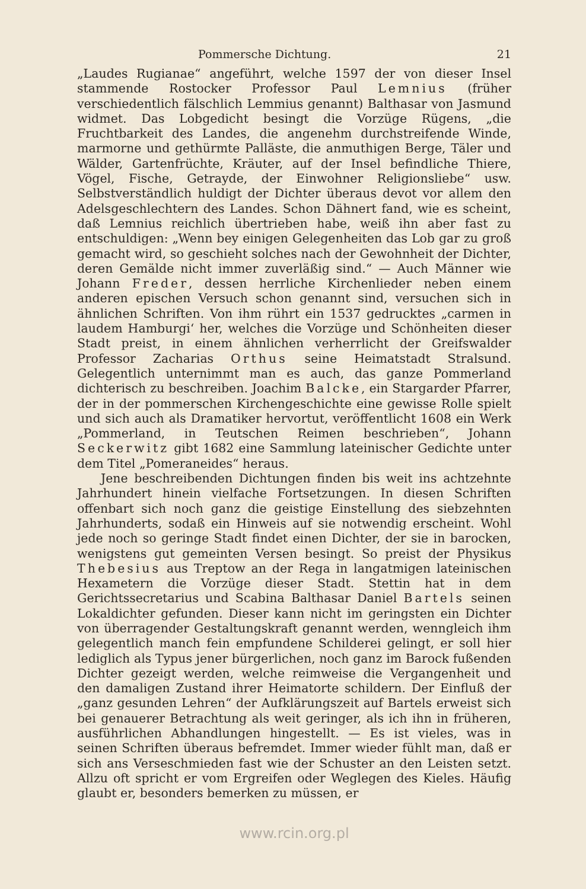Pommersche Dichtung. 21
„Laudes Rugianae“ angeführt, welche 1597 der von dieser Insel stammende Rostocker Professor Paul Lemnius (früher verschiedentlich fälschlich Lemmius genannt) Balthasar von Jasmund widmet. Das Lobgedicht besingt die Vorzüge Rügens, „die Fruchtbarkeit des Landes, die angenehm durchstreifende Winde, marmorne und gethürmte Palläste, die anmuthigen Berge, Täler und Wälder, Gartenfrüchte, Kräuter, auf der Insel befindliche Thiere, Vögel, Fische, Getrayde, der Einwohner Religionsliebe“ usw. Selbstverständlich huldigt der Dichter überaus devot vor allem den Adelsgeschlechtern des Landes. Schon Dähnert fand, wie es scheint, daß Lemnius reichlich übertrieben habe, weiß ihn aber fast zu entschuldigen: „Wenn bey einigen Gelegenheiten das Lob gar zu groß gemacht wird, so geschieht solches nach der Gewohnheit der Dichter, deren Gemälde nicht immer zuverläßig sind.“ — Auch Männer wie Johann Freder, dessen herrliche Kirchenlieder neben einem anderen epischen Versuch schon genannt sind, versuchen sich in ähnlichen Schriften. Von ihm rührt ein 1537 gedrucktes „carmen in laudem Hamburgi‘ her, welches die Vorzüge und Schönheiten dieser Stadt preist, in einem ähnlichen verherrlicht der Greifswalder Professor Zacharias Orthus seine Heimatstadt Stralsund. Gelegentlich unternimmt man es auch, das ganze Pommerland dichterisch zu beschreiben. Joachim Balcke, ein Stargarder Pfarrer, der in der pommerschen Kirchengeschichte eine gewisse Rolle spielt und sich auch als Dramatiker hervortut, veröffentlicht 1608 ein Werk „Pommerland, in Teutschen Reimen beschrieben“, Johann Seckerwitz gibt 1682 eine Sammlung lateinischer Gedichte unter dem Titel „Pomeraneides“ heraus.
Jene beschreibenden Dichtungen finden bis weit ins achtzehnte Jahrhundert hinein vielfache Fortsetzungen. In diesen Schriften offenbart sich noch ganz die geistige Einstellung des siebzehnten Jahrhunderts, sodaß ein Hinweis auf sie notwendig erscheint. Wohl jede noch so geringe Stadt findet einen Dichter, der sie in barocken, wenigstens gut gemeinten Versen besingt. So preist der Physikus Thebesius aus Treptow an der Rega in langatmigen lateinischen Hexametern die Vorzüge dieser Stadt. Stettin hat in dem Gerichtssecretarius und Scabina Balthasar Daniel Bartels seinen Lokaldichter gefunden. Dieser kann nicht im geringsten ein Dichter von überragender Gestaltungskraft genannt werden, wenngleich ihm gelegentlich manch fein empfundene Schilderei gelingt, er soll hier lediglich als Typus jener bürgerlichen, noch ganz im Barock fußenden Dichter gezeigt werden, welche reimweise die Vergangenheit und den damaligen Zustand ihrer Heimatorte schildern. Der Einfluß der „ganz gesunden Lehren“ der Aufklärungszeit auf Bartels erweist sich bei genauerer Betrachtung als weit geringer, als ich ihn in früheren, ausführlichen Abhandlungen hingestellt. — Es ist vieles, was in seinen Schriften überaus befremdet. Immer wieder fühlt man, daß er sich ans Verseschmieden fast wie der Schuster an den Leisten setzt. Allzu oft spricht er vom Ergreifen oder Weglegen des Kieles. Häufig glaubt er, besonders bemerken zu müssen, er
www.rcin.org.pl